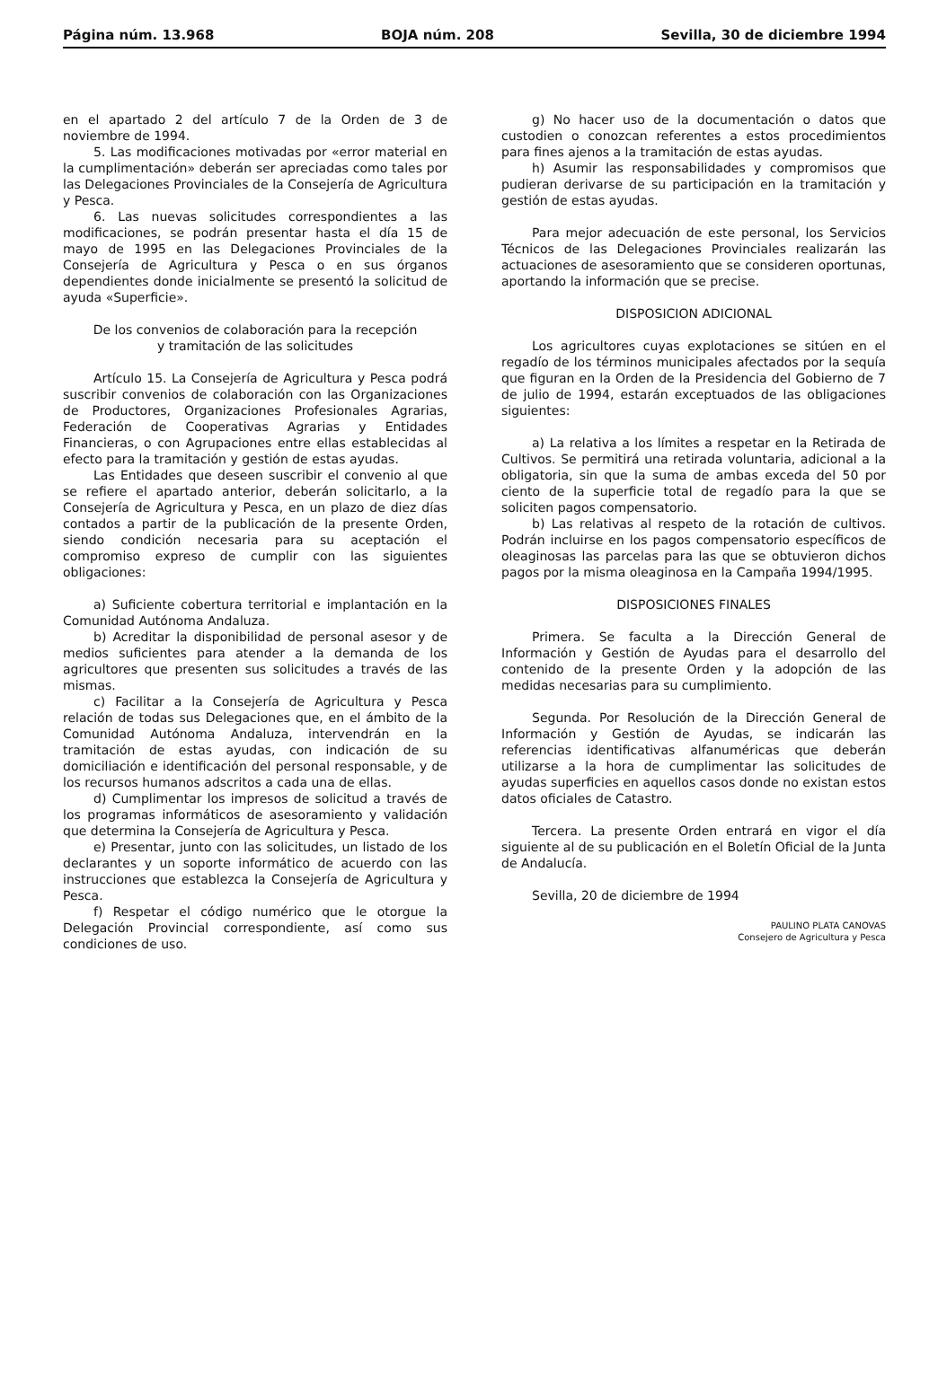Página núm. 13.968 BOJA núm. 208 Sevilla, 30 de diciembre 1994
en el apartado 2 del artículo 7 de la Orden de 3 de noviembre de 1994.
5. Las modificaciones motivadas por «error material en la cumplimentación» deberán ser apreciadas como tales por las Delegaciones Provinciales de la Consejería de Agricultura y Pesca.
6. Las nuevas solicitudes correspondientes a las modificaciones, se podrán presentar hasta el día 15 de mayo de 1995 en las Delegaciones Provinciales de la Consejería de Agricultura y Pesca o en sus órganos dependientes donde inicialmente se presentó la solicitud de ayuda «Superficie».
De los convenios de colaboración para la recepción
y tramitación de las solicitudes
Artículo 15. La Consejería de Agricultura y Pesca podrá suscribir convenios de colaboración con las Organizaciones de Productores, Organizaciones Profesionales Agrarias, Federación de Cooperativas Agrarias y Entidades Financieras, o con Agrupaciones entre ellas establecidas al efecto para la tramitación y gestión de estas ayudas.
Las Entidades que deseen suscribir el convenio al que se refiere el apartado anterior, deberán solicitarlo, a la Consejería de Agricultura y Pesca, en un plazo de diez días contados a partir de la publicación de la presente Orden, siendo condición necesaria para su aceptación el compromiso expreso de cumplir con las siguientes obligaciones:
a) Suficiente cobertura territorial e implantación en la Comunidad Autónoma Andaluza.
b) Acreditar la disponibilidad de personal asesor y de medios suficientes para atender a la demanda de los agricultores que presenten sus solicitudes a través de las mismas.
c) Facilitar a la Consejería de Agricultura y Pesca relación de todas sus Delegaciones que, en el ámbito de la Comunidad Autónoma Andaluza, intervendrán en la tramitación de estas ayudas, con indicación de su domiciliación e identificación del personal responsable, y de los recursos humanos adscritos a cada una de ellas.
d) Cumplimentar los impresos de solicitud a través de los programas informáticos de asesoramiento y validación que determina la Consejería de Agricultura y Pesca.
e) Presentar, junto con las solicitudes, un listado de los declarantes y un soporte informático de acuerdo con las instrucciones que establezca la Consejería de Agricultura y Pesca.
f) Respetar el código numérico que le otorgue la Delegación Provincial correspondiente, así como sus condiciones de uso.
g) No hacer uso de la documentación o datos que custodien o conozcan referentes a estos procedimientos para fines ajenos a la tramitación de estas ayudas.
h) Asumir las responsabilidades y compromisos que pudieran derivarse de su participación en la tramitación y gestión de estas ayudas.
Para mejor adecuación de este personal, los Servicios Técnicos de las Delegaciones Provinciales realizarán las actuaciones de asesoramiento que se consideren oportunas, aportando la información que se precise.
DISPOSICION ADICIONAL
Los agricultores cuyas explotaciones se sitúen en el regadío de los términos municipales afectados por la sequía que figuran en la Orden de la Presidencia del Gobierno de 7 de julio de 1994, estarán exceptuados de las obligaciones siguientes:
a) La relativa a los límites a respetar en la Retirada de Cultivos. Se permitirá una retirada voluntaria, adicional a la obligatoria, sin que la suma de ambas exceda del 50 por ciento de la superficie total de regadío para la que se soliciten pagos compensatorio.
b) Las relativas al respeto de la rotación de cultivos. Podrán incluirse en los pagos compensatorio específicos de oleaginosas las parcelas para las que se obtuvieron dichos pagos por la misma oleaginosa en la Campaña 1994/1995.
DISPOSICIONES FINALES
Primera. Se faculta a la Dirección General de Información y Gestión de Ayudas para el desarrollo del contenido de la presente Orden y la adopción de las medidas necesarias para su cumplimiento.
Segunda. Por Resolución de la Dirección General de Información y Gestión de Ayudas, se indicarán las referencias identificativas alfanuméricas que deberán utilizarse a la hora de cumplimentar las solicitudes de ayudas superficies en aquellos casos donde no existan estos datos oficiales de Catastro.
Tercera. La presente Orden entrará en vigor el día siguiente al de su publicación en el Boletín Oficial de la Junta de Andalucía.
Sevilla, 20 de diciembre de 1994
PAULINO PLATA CANOVAS
Consejero de Agricultura y Pesca